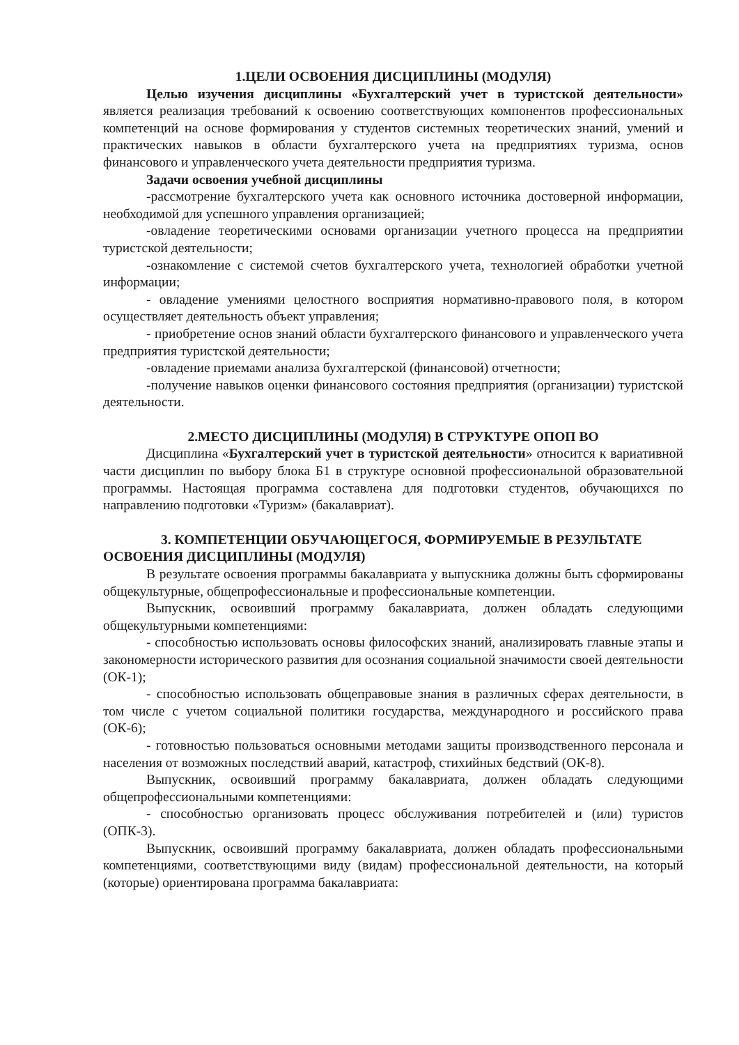1.ЦЕЛИ ОСВОЕНИЯ ДИСЦИПЛИНЫ (МОДУЛЯ)
Целью изучения дисциплины «Бухгалтерский учет в туристской деятельности» является реализация требований к освоению соответствующих компонентов профессиональных компетенций на основе формирования у студентов системных теоретических знаний, умений и практических навыков в области бухгалтерского учета на предприятиях туризма, основ финансового и управленческого учета деятельности предприятия туризма.
Задачи освоения учебной дисциплины
-рассмотрение бухгалтерского учета как основного источника достоверной информации, необходимой для успешного управления организацией;
-овладение теоретическими основами организации учетного процесса на предприятии туристской деятельности;
-ознакомление с системой счетов бухгалтерского учета, технологией обработки учетной информации;
- овладение умениями целостного восприятия нормативно-правового поля, в котором осуществляет деятельность объект управления;
- приобретение основ знаний области бухгалтерского финансового и управленческого учета предприятия туристской деятельности;
-овладение приемами анализа бухгалтерской (финансовой) отчетности;
-получение навыков оценки финансового состояния предприятия (организации) туристской деятельности.
2.МЕСТО ДИСЦИПЛИНЫ (МОДУЛЯ) В СТРУКТУРЕ ОПОП ВО
Дисциплина «Бухгалтерский учет в туристской деятельности» относится к вариативной части дисциплин по выбору блока Б1 в структуре основной профессиональной образовательной программы. Настоящая программа составлена для подготовки студентов, обучающихся по направлению подготовки «Туризм» (бакалавриат).
3. КОМПЕТЕНЦИИ ОБУЧАЮЩЕГОСЯ, ФОРМИРУЕМЫЕ В РЕЗУЛЬТАТЕ ОСВОЕНИЯ ДИСЦИПЛИНЫ (МОДУЛЯ)
В результате освоения программы бакалавриата у выпускника должны быть сформированы общекультурные, общепрофессиональные и профессиональные компетенции.
Выпускник, освоивший программу бакалавриата, должен обладать следующими общекультурными компетенциями:
- способностью использовать основы философских знаний, анализировать главные этапы и закономерности исторического развития для осознания социальной значимости своей деятельности (ОК-1);
- способностью использовать общеправовые знания в различных сферах деятельности, в том числе с учетом социальной политики государства, международного и российского права (ОК-6);
- готовностью пользоваться основными методами защиты производственного персонала и населения от возможных последствий аварий, катастроф, стихийных бедствий (ОК-8).
Выпускник, освоивший программу бакалавриата, должен обладать следующими общепрофессиональными компетенциями:
- способностью организовать процесс обслуживания потребителей и (или) туристов (ОПК-3).
Выпускник, освоивший программу бакалавриата, должен обладать профессиональными компетенциями, соответствующими виду (видам) профессиональной деятельности, на который (которые) ориентирована программа бакалавриата: